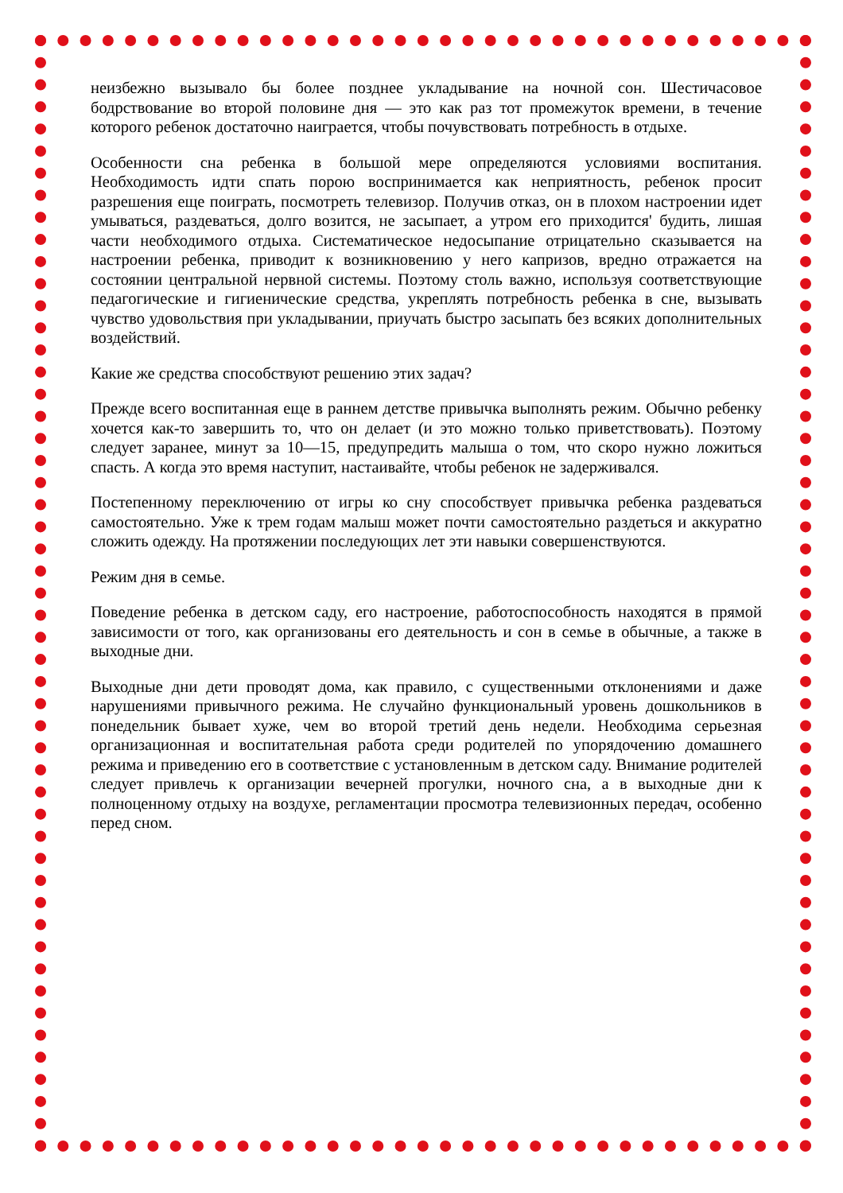неизбежно вызывало бы более позднее укладывание на ночной сон. Шестичасовое бодрствование во второй половине дня — это как раз тот промежуток времени, в течение которого ребенок достаточно наиграется, чтобы почувствовать потребность в отдыхе.
Особенности сна ребенка в большой мере определяются условиями воспитания. Необходимость идти спать порою воспринимается как неприятность, ребенок просит разрешения еще поиграть, посмотреть телевизор. Получив отказ, он в плохом настроении идет умываться, раздеваться, долго возится, не засыпает, а утром его приходится' будить, лишая части необходимого отдыха. Систематическое недосыпание отрицательно сказывается на настроении ребенка, приводит к возникновению у него капризов, вредно отражается на состоянии центральной нервной системы. Поэтому столь важно, используя соответствующие педагогические и гигиенические средства, укреплять потребность ребенка в сне, вызывать чувство удовольствия при укладывании, приучать быстро засыпать без всяких дополнительных воздействий.
Какие же средства способствуют решению этих задач?
Прежде всего воспитанная еще в раннем детстве привычка выполнять режим. Обычно ребенку хочется как-то завершить то, что он делает (и это можно только приветствовать). Поэтому следует заранее, минут за 10—15, предупредить малыша о том, что скоро нужно ложиться спасть. А когда это время наступит, настаивайте, чтобы ребенок не задерживался.
Постепенному переключению от игры ко сну способствует привычка ребенка раздеваться самостоятельно. Уже к трем годам малыш может почти самостоятельно раздеться и аккуратно сложить одежду. На протяжении последующих лет эти навыки совершенствуются.
Режим дня в семье.
Поведение ребенка в детском саду, его настроение, работоспособность находятся в прямой зависимости от того, как организованы его деятельность и сон в семье в обычные, а также в выходные дни.
Выходные дни дети проводят дома, как правило, с существенными отклонениями и даже нарушениями привычного режима. Не случайно функциональный уровень дошкольников в понедельник бывает хуже, чем во второй третий день недели. Необходима серьезная организационная и воспитательная работа среди родителей по упорядочению домашнего режима и приведению его в соответствие с установленным в детском саду. Внимание родителей следует привлечь к организации вечерней прогулки, ночного сна, а в выходные дни к полноценному отдыху на воздухе, регламентации просмотра телевизионных передач, особенно перед сном.